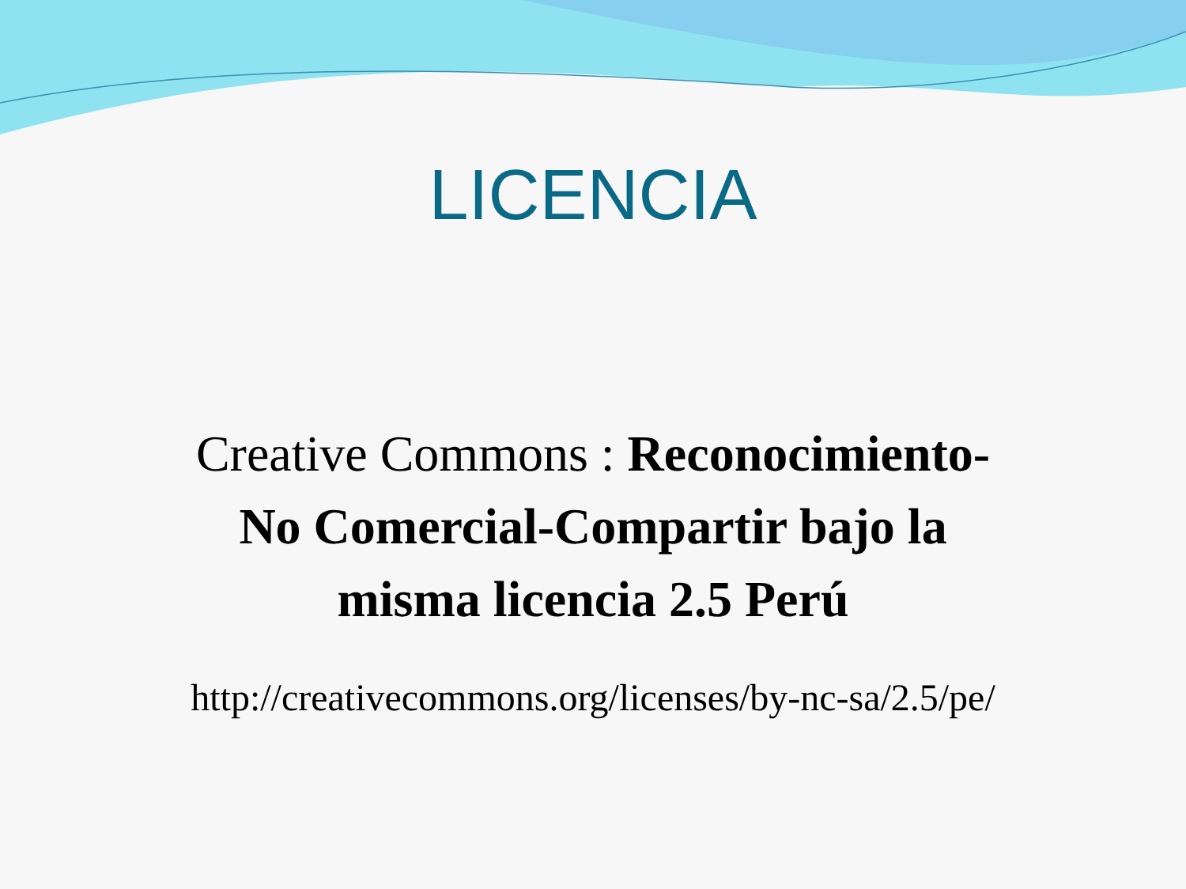LICENCIA
Creative Commons : Reconocimiento-
No Comercial-Compartir bajo la
misma licencia 2.5 Perú
http://creativecommons.org/licenses/by-nc-sa/2.5/pe/